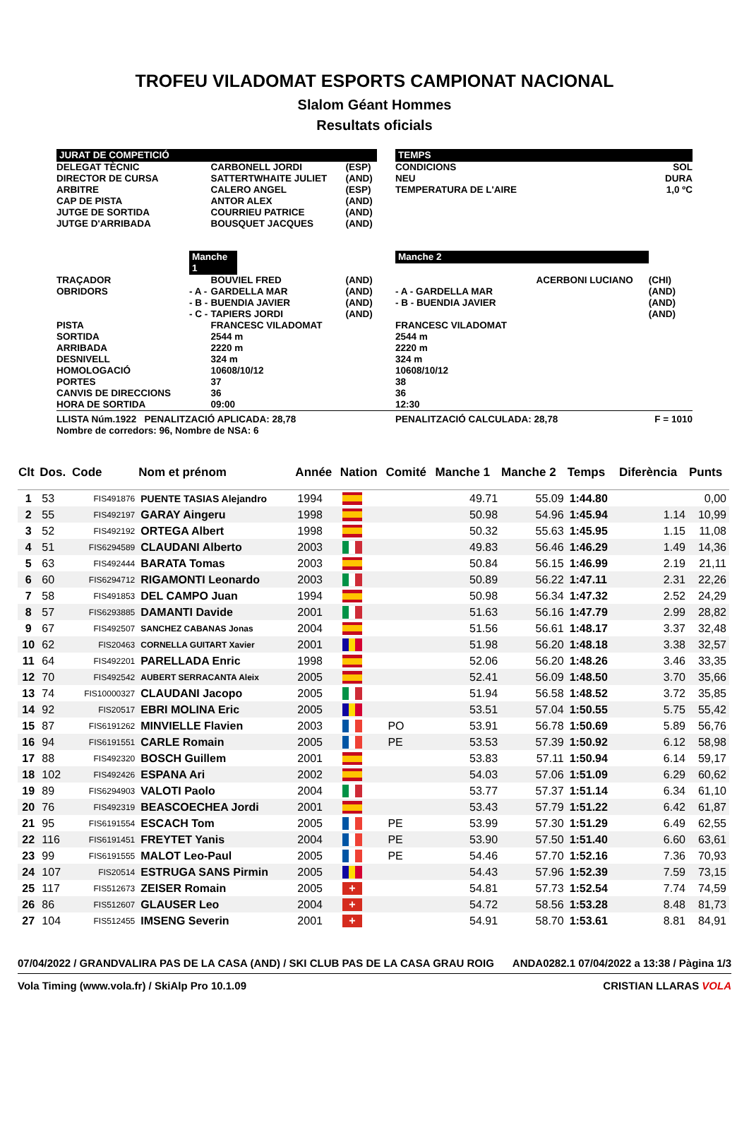TROFEU VILADOMAT ESPORTS CAMPIONAT NACIONAL
Slalom Géant Hommes
Resultats oficials
| JURAT DE COMPETICIÓ | | | | | TEMPS | | |
| DELEGAT TÈCNIC DIRECTOR DE CURSA ARBITRE CAP DE PISTA JUTGE DE SORTIDA JUTGE D'ARRIBADA | | CARBONELL JORDI SATTERTWHAITE JULIET CALERO ANGEL ANTOR ALEX COURRIEU PATRICE BOUSQUET JACQUES | (ESP) (AND) (ESP) (AND) (AND) (AND) | | CONDICIONS NEU TEMPERATURA DE L'AIRE | | SOL DURA 1,0 ºC |
| | Manche 1 | | | | Manche 2 | | |
| TRAÇADOR OBRIDORS | - A - - B - - C - | BOUVIEL FRED GARDELLA MAR BUENDIA JAVIER TAPIERS JORDI | (AND) (AND) (AND) (AND) | | - A - GARDELLA MAR - B - BUENDIA JAVIER | ACERBONI LUCIANO | (CHI) (AND) (AND) (AND) |
| PISTA SORTIDA ARRIBADA DESNIVELL HOMOLOGACIÓ PORTES CANVIS DE DIRECCIONS HORA DE SORTIDA | | FRANCESC VILADOMAT 2544 m 2220 m 324 m 10608/10/12 37 36 09:00 | | | FRANCESC VILADOMAT 2544 m 2220 m 324 m 10608/10/12 38 36 12:30 | | |
| LLISTA Núm.1922 PENALITZACIÓ APLICADA: 28,78 Nombre de corredors: 96, Nombre de NSA: 6 | | | | | PENALITZACIÓ CALCULADA: 28,78 | | F = 1010 |
| Clt | Dos. | Code | Nom et prénom | Année | Nation | Comité | Manche 1 | Manche 2 | Temps | Diferència | Punts |
| --- | --- | --- | --- | --- | --- | --- | --- | --- | --- | --- | --- |
| 1 | 53 | FIS491876 | PUENTE TASIAS Alejandro | 1994 | | | 49.71 | 55.09 | 1:44.80 | | 0,00 |
| 2 | 55 | FIS492197 | GARAY Aingeru | 1998 | | | 50.98 | 54.96 | 1:45.94 | 1.14 | 10,99 |
| 3 | 52 | FIS492192 | ORTEGA Albert | 1998 | | | 50.32 | 55.63 | 1:45.95 | 1.15 | 11,08 |
| 4 | 51 | FIS6294589 | CLAUDANI Alberto | 2003 | | | 49.83 | 56.46 | 1:46.29 | 1.49 | 14,36 |
| 5 | 63 | FIS492444 | BARATA Tomas | 2003 | | | 50.84 | 56.15 | 1:46.99 | 2.19 | 21,11 |
| 6 | 60 | FIS6294712 | RIGAMONTI Leonardo | 2003 | | | 50.89 | 56.22 | 1:47.11 | 2.31 | 22,26 |
| 7 | 58 | FIS491853 | DEL CAMPO Juan | 1994 | | | 50.98 | 56.34 | 1:47.32 | 2.52 | 24,29 |
| 8 | 57 | FIS6293885 | DAMANTI Davide | 2001 | | | 51.63 | 56.16 | 1:47.79 | 2.99 | 28,82 |
| 9 | 67 | FIS492507 | SANCHEZ CABANAS Jonas | 2004 | | | 51.56 | 56.61 | 1:48.17 | 3.37 | 32,48 |
| 10 | 62 | FIS20463 | CORNELLA GUITART Xavier | 2001 | | | 51.98 | 56.20 | 1:48.18 | 3.38 | 32,57 |
| 11 | 64 | FIS492201 | PARELLADA Enric | 1998 | | | 52.06 | 56.20 | 1:48.26 | 3.46 | 33,35 |
| 12 | 70 | FIS492542 | AUBERT SERRACANTA Aleix | 2005 | | | 52.41 | 56.09 | 1:48.50 | 3.70 | 35,66 |
| 13 | 74 | FIS10000327 | CLAUDANI Jacopo | 2005 | | | 51.94 | 56.58 | 1:48.52 | 3.72 | 35,85 |
| 14 | 92 | FIS20517 | EBRI MOLINA Eric | 2005 | | | 53.51 | 57.04 | 1:50.55 | 5.75 | 55,42 |
| 15 | 87 | FIS6191262 | MINVIELLE Flavien | 2003 | | PO | 53.91 | 56.78 | 1:50.69 | 5.89 | 56,76 |
| 16 | 94 | FIS6191551 | CARLE Romain | 2005 | | PE | 53.53 | 57.39 | 1:50.92 | 6.12 | 58,98 |
| 17 | 88 | FIS492320 | BOSCH Guillem | 2001 | | | 53.83 | 57.11 | 1:50.94 | 6.14 | 59,17 |
| 18 | 102 | FIS492426 | ESPANA Ari | 2002 | | | 54.03 | 57.06 | 1:51.09 | 6.29 | 60,62 |
| 19 | 89 | FIS6294903 | VALOTI Paolo | 2004 | | | 53.77 | 57.37 | 1:51.14 | 6.34 | 61,10 |
| 20 | 76 | FIS492319 | BEASCOECHEA Jordi | 2001 | | | 53.43 | 57.79 | 1:51.22 | 6.42 | 61,87 |
| 21 | 95 | FIS6191554 | ESCACH Tom | 2005 | | PE | 53.99 | 57.30 | 1:51.29 | 6.49 | 62,55 |
| 22 | 116 | FIS6191451 | FREYTET Yanis | 2004 | | PE | 53.90 | 57.50 | 1:51.40 | 6.60 | 63,61 |
| 23 | 99 | FIS6191555 | MALOT Leo-Paul | 2005 | | PE | 54.46 | 57.70 | 1:52.16 | 7.36 | 70,93 |
| 24 | 107 | FIS20514 | ESTRUGA SANS Pirmin | 2005 | | | 54.43 | 57.96 | 1:52.39 | 7.59 | 73,15 |
| 25 | 117 | FIS512673 | ZEISER Romain | 2005 | + | | 54.81 | 57.73 | 1:52.54 | 7.74 | 74,59 |
| 26 | 86 | FIS512607 | GLAUSER Leo | 2004 | + | | 54.72 | 58.56 | 1:53.28 | 8.48 | 81,73 |
| 27 | 104 | FIS512455 | IMSENG Severin | 2001 | + | | 54.91 | 58.70 | 1:53.61 | 8.81 | 84,91 |
07/04/2022 / GRANDVALIRA PAS DE LA CASA (AND) / SKI CLUB PAS DE LA CASA GRAU ROIG ANDA0282.1 07/04/2022 a 13:38 / Pàgina 1/3
Vola Timing (www.vola.fr) / SkiAlp Pro 10.1.09 CRISTIAN LLARAS VOLA